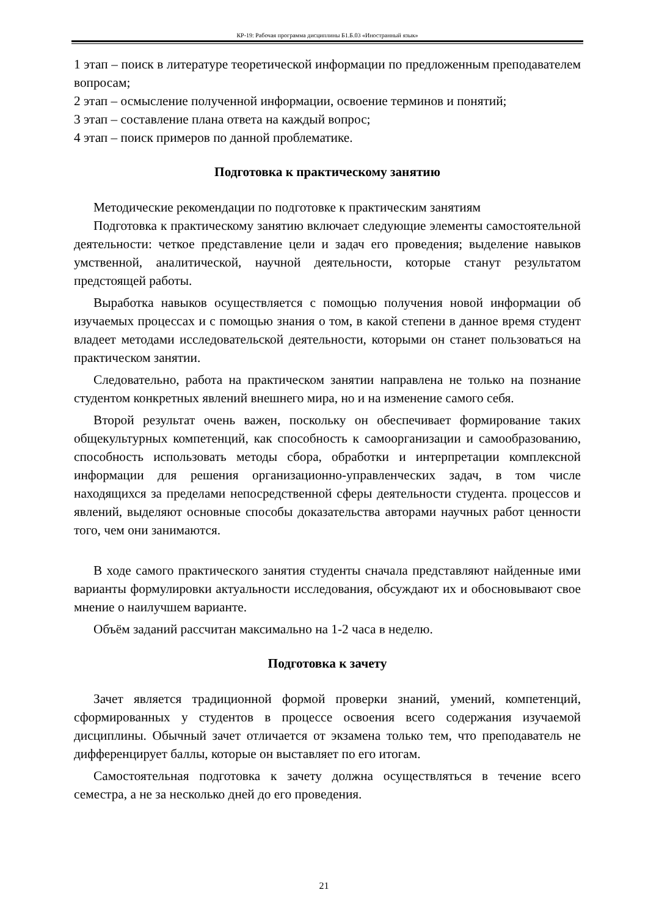КР-19: Рабочая программа дисциплины Б1.Б.03 «Иностранный язык»
1 этап – поиск в литературе теоретической информации по предложенным преподавателем вопросам;
2 этап – осмысление полученной информации, освоение терминов и понятий;
3 этап – составление плана ответа на каждый вопрос;
4 этап – поиск примеров по данной проблематике.
Подготовка к практическому занятию
Методические рекомендации по подготовке к практическим занятиям
Подготовка к практическому занятию включает следующие элементы самостоятельной деятельности: четкое представление цели и задач его проведения; выделение навыков умственной, аналитической, научной деятельности, которые станут результатом предстоящей работы.
Выработка навыков осуществляется с помощью получения новой информации об изучаемых процессах и с помощью знания о том, в какой степени в данное время студент владеет методами исследовательской деятельности, которыми он станет пользоваться на практическом занятии.
Следовательно, работа на практическом занятии направлена не только на познание студентом конкретных явлений внешнего мира, но и на изменение самого себя.
Второй результат очень важен, поскольку он обеспечивает формирование таких общекультурных компетенций, как способность к самоорганизации и самообразованию, способность использовать методы сбора, обработки и интерпретации комплексной информации для решения организационно-управленческих задач, в том числе находящихся за пределами непосредственной сферы деятельности студента. процессов и явлений, выделяют основные способы доказательства авторами научных работ ценности того, чем они занимаются.
В ходе самого практического занятия студенты сначала представляют найденные ими варианты формулировки актуальности исследования, обсуждают их и обосновывают свое мнение о наилучшем варианте.
Объём заданий рассчитан максимально на 1-2 часа в неделю.
Подготовка к зачету
Зачет является традиционной формой проверки знаний, умений, компетенций, сформированных у студентов в процессе освоения всего содержания изучаемой дисциплины. Обычный зачет отличается от экзамена только тем, что преподаватель не дифференцирует баллы, которые он выставляет по его итогам.
Самостоятельная подготовка к зачету должна осуществляться в течение всего семестра, а не за несколько дней до его проведения.
21